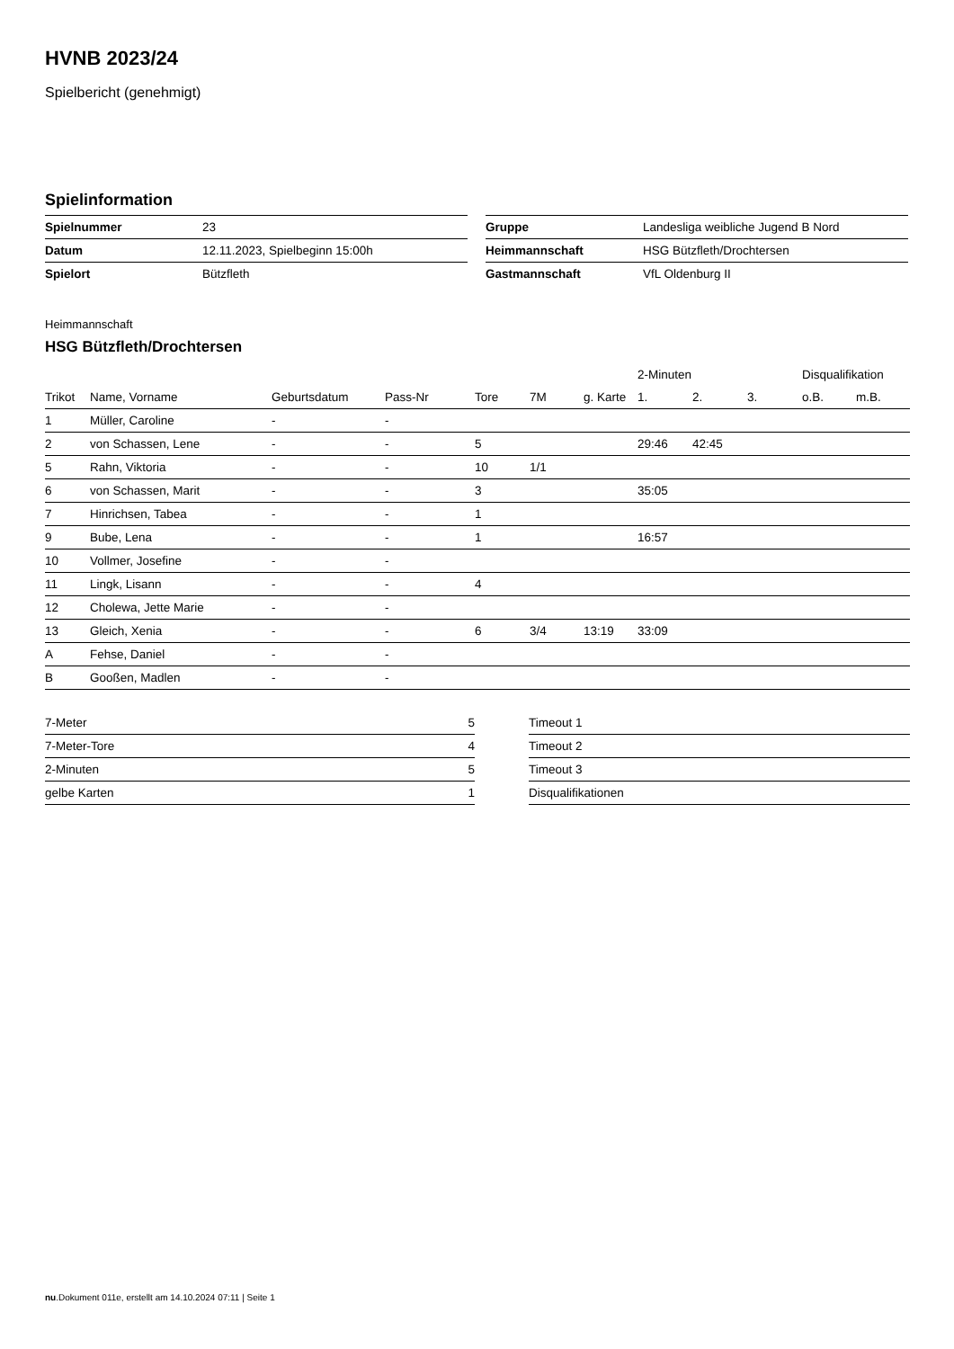HVNB 2023/24
Spielbericht (genehmigt)
Spielinformation
| Spielnummer | 23 |
| Datum | 12.11.2023, Spielbeginn 15:00h |
| Spielort | Bützfleth |
| Gruppe | Landesliga weibliche Jugend B Nord |
| Heimmannschaft | HSG Bützfleth/Drochtersen |
| Gastmannschaft | VfL Oldenburg II |
Heimmannschaft
HSG Bützfleth/Drochtersen
| | | | | | | | 2-Minuten | | | Disqualifikation | |
| --- | --- | --- | --- | --- | --- | --- | --- | --- | --- | --- | --- |
| Trikot | Name, Vorname | Geburtsdatum | Pass-Nr | Tore | 7M | g. Karte | 1. | 2. | 3. | o.B. | m.B. |
| 1 | Müller, Caroline | - | - | | | | | | | | |
| 2 | von Schassen, Lene | - | - | 5 | | | 29:46 | 42:45 | | | |
| 5 | Rahn, Viktoria | - | - | 10 | 1/1 | | | | | | |
| 6 | von Schassen, Marit | - | - | 3 | | | 35:05 | | | | |
| 7 | Hinrichsen, Tabea | - | - | 1 | | | | | | | |
| 9 | Bube, Lena | - | - | 1 | | | 16:57 | | | | |
| 10 | Vollmer, Josefine | - | - | | | | | | | | |
| 11 | Lingk, Lisann | - | - | 4 | | | | | | | |
| 12 | Cholewa, Jette Marie | - | - | | | | | | | | |
| 13 | Gleich, Xenia | - | - | 6 | 3/4 | 13:19 | 33:09 | | | | |
| A | Fehse, Daniel | - | - | | | | | | | | |
| B | Gooßen, Madlen | - | - | | | | | | | | |
| 7-Meter | 5 |
| 7-Meter-Tore | 4 |
| 2-Minuten | 5 |
| gelbe Karten | 1 |
| Timeout 1 |
| Timeout 2 |
| Timeout 3 |
| Disqualifikationen |
nu.Dokument 011e, erstellt am 14.10.2024 07:11 | Seite 1